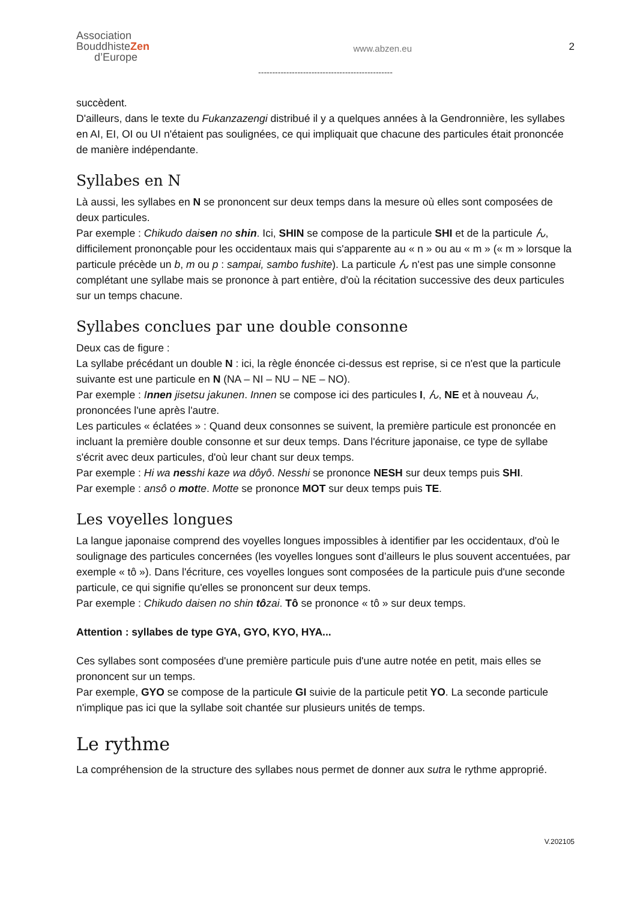Association
BouddhisteZen
d’Europe
www.abzen.eu
2
------------------------------------------------
succèdent.
D'ailleurs, dans le texte du Fukanzazengi distribué il y a quelques années à la Gendronnière, les syllabes en AI, EI, OI ou UI n'étaient pas soulignées, ce qui impliquait que chacune des particules était prononcée de manière indépendante.
Syllabes en N
Là aussi, les syllabes en N se prononcent sur deux temps dans la mesure où elles sont composées de deux particules.
Par exemple : Chikudo daisen no shin. Ici, SHIN se compose de la particule SHI et de la particule ん, difficilement prononçable pour les occidentaux mais qui s'apparente au « n » ou au « m » (« m » lorsque la particule précède un b, m ou p : sampai, sambo fushite). La particule ん n'est pas une simple consonne complétant une syllabe mais se prononce à part entière, d'où la récitation successive des deux particules sur un temps chacune.
Syllabes conclues par une double consonne
Deux cas de figure :
La syllabe précédant un double N : ici, la règle énoncée ci-dessus est reprise, si ce n'est que la particule suivante est une particule en N (NA – NI – NU – NE – NO).
Par exemple : Innen jisetsu jakunen. Innen se compose ici des particules I, ん, NE et à nouveau ん, prononcées l'une après l'autre.
Les particules « éclatées » : Quand deux consonnes se suivent, la première particule est prononcée en incluant la première double consonne et sur deux temps. Dans l'écriture japonaise, ce type de syllabe s'écrit avec deux particules, d'où leur chant sur deux temps.
Par exemple : Hi wa nesshi kaze wa dôyô. Nesshi se prononce NESH sur deux temps puis SHI.
Par exemple : ansô o motte. Motte se prononce MOT sur deux temps puis TE.
Les voyelles longues
La langue japonaise comprend des voyelles longues impossibles à identifier par les occidentaux, d'où le soulignage des particules concernées (les voyelles longues sont d’ailleurs le plus souvent accentuées, par exemple « tô »). Dans l'écriture, ces voyelles longues sont composées de la particule puis d'une seconde particule, ce qui signifie qu'elles se prononcent sur deux temps.
Par exemple : Chikudo daisen no shin tôzai. Tô se prononce « tô » sur deux temps.
Attention : syllabes de type GYA, GYO, KYO, HYA...
Ces syllabes sont composées d'une première particule puis d'une autre notée en petit, mais elles se prononcent sur un temps.
Par exemple, GYO se compose de la particule GI suivie de la particule petit YO. La seconde particule n'implique pas ici que la syllabe soit chantée sur plusieurs unités de temps.
Le rythme
La compréhension de la structure des syllabes nous permet de donner aux sutra le rythme approprié.
V.202105